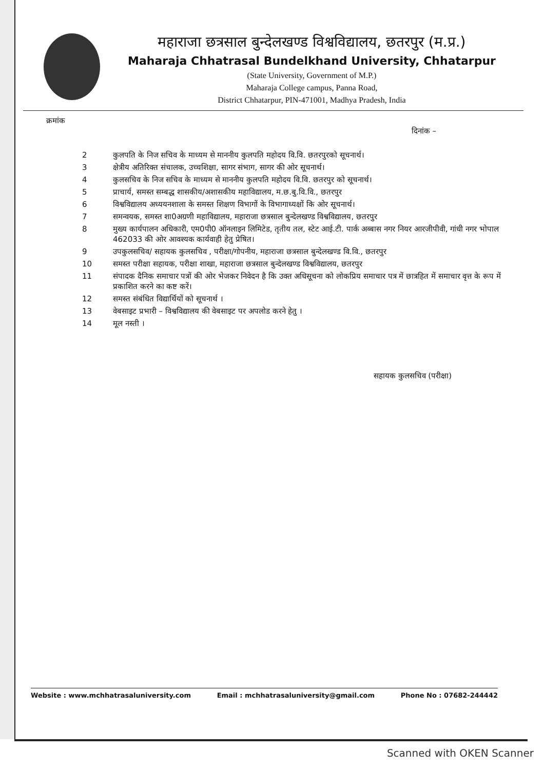महाराजा छत्रसाल बुन्देलखण्ड विश्वविद्यालय, छतरपुर (म.प्र.)
Maharaja Chhatrasal Bundelkhand University, Chhatarpur
(State University, Government of M.P.)
Maharaja College campus, Panna Road,
District Chhatarpur, PIN-471001, Madhya Pradesh, India
क्रमांक
दिनांक –
| 2 | कुलपति के निज सचिव के माध्यम से माननीय कुलपति महोदय वि.वि. छतरपुरको सूचनार्थ। |
| 3 | क्षेत्रीय अतिरिक्त संचालक, उच्चशिक्षा, सागर संभाग, सागर की ओर सूचनार्थ। |
| 4 | कुलसचिव के निज सचिव के माध्यम से माननीय कुलपति महोदय वि.वि. छतरपुर को सूचनार्थ। |
| 5 | प्राचार्य, समस्त सम्बद्ध शासकीय/अशासकीय महाविद्यालय, म.छ.बु.वि.वि., छतरपुर |
| 6 | विश्वविद्यालय अध्ययनशाला के समस्त शिक्षण विभागों के विभागाध्यक्षों कि ओर सूचनार्थ। |
| 7 | समन्वयक, समस्त शा0अग्रणी महाविद्यालय, महाराजा छत्रसाल बुन्देलखण्ड विश्वविद्यालय, छतरपुर |
| 8 | मुख्य कार्यपालन अधिकारी, एम0पी0 ऑनलाइन लिमिटेड, तृतीय तल, स्टेट आई.टी. पार्क अब्बास नगर नियर आरजीपीवी, गांधी नगर भोपाल 462033 की ओर आवश्यक कार्यवाही हेतु प्रेषित। |
| 9 | उपकुलसचिव/ सहायक कुलसचिव , परीक्षा/गोपनीय, महाराजा छत्रसाल बुन्देलखण्ड वि.वि., छतरपुर |
| 10 | समस्त परीक्षा सहायक, परीक्षा शाखा, महाराजा छत्रसाल बुन्देलखण्ड विश्वविद्यालय, छतरपुर |
| 11 | संपादक दैनिक समाचार पत्रों की ओर भेजकर निवेदन है कि उक्त अधिसूचना को लोकप्रिय समाचार पत्र में छात्रहित में समाचार वृत्त के रूप में प्रकाशित करने का कष्ट करें। |
| 12 | समस्त संबंधित विद्यार्थियों को सूचनार्थ । |
| 13 | वेबसाइट प्रभारी – विश्वविद्यालय की वेबसाइट पर अपलोड करने हेतु । |
| 14 | मूल नस्ती । |
सहायक कुलसचिव (परीक्षा)
Website : www.mchhatrasaluniversity.com Email : mchhatrasaluniversity@gmail.com Phone No : 07682-244442
Scanned with OKEN Scanner